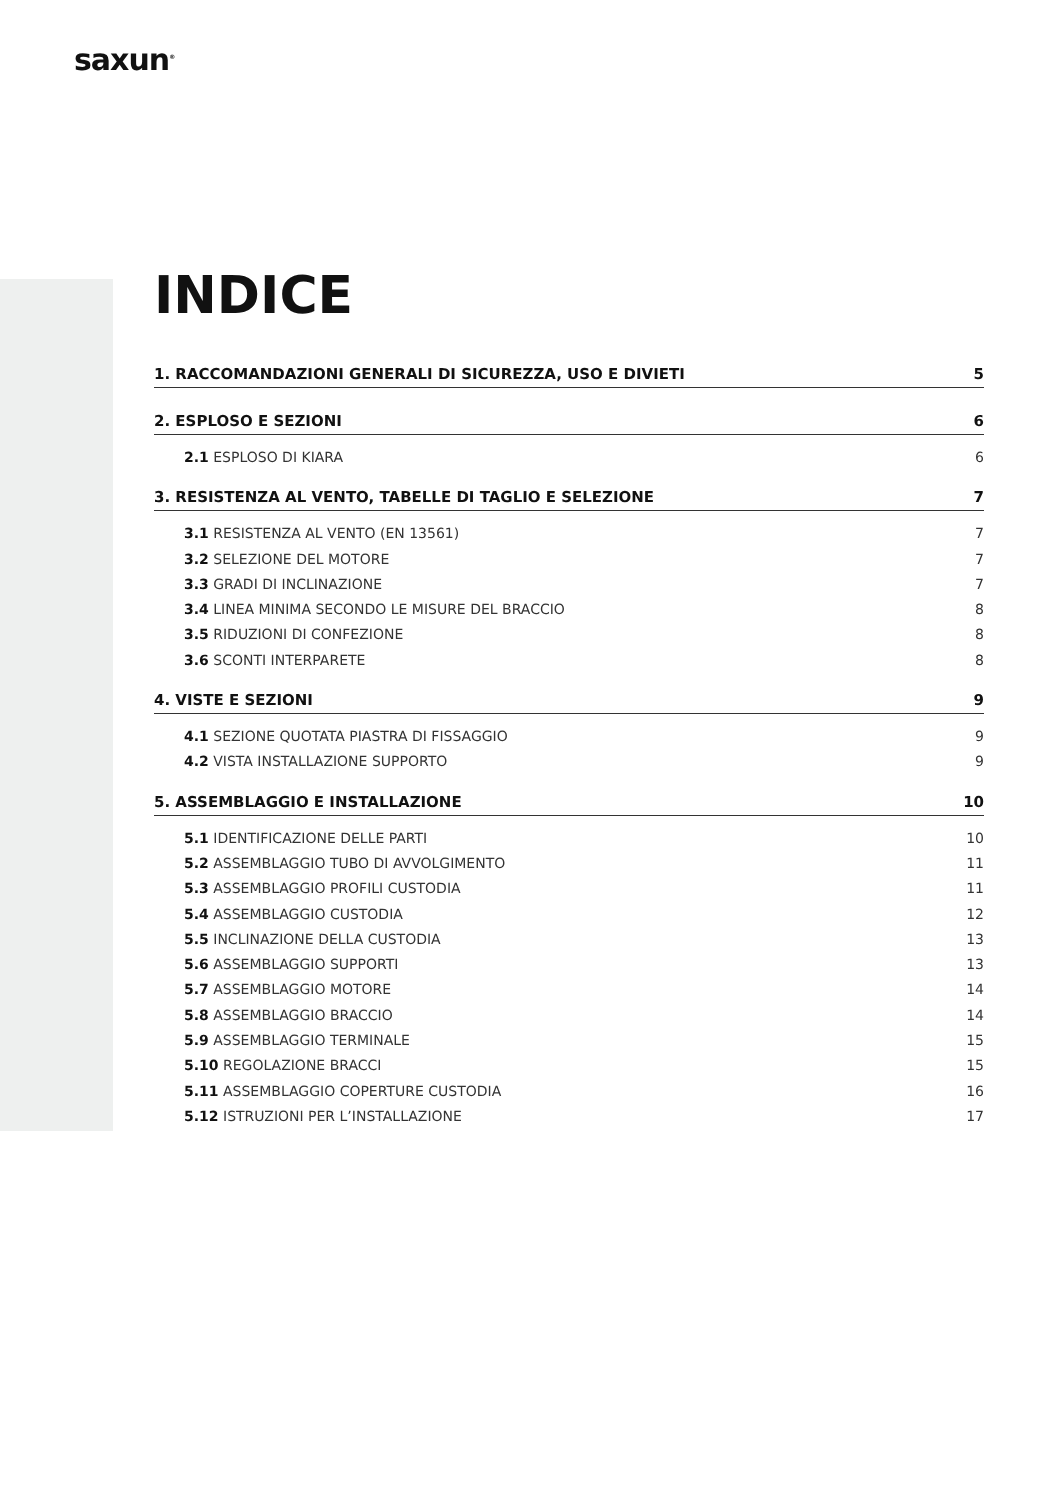saxun<sup>®</sup>
INDICE
1. RACCOMANDAZIONI GENERALI DI SICUREZZA, USO E DIVIETI 5
2. ESPLOSO E SEZIONI 6
2.1 ESPLOSO DI KIARA 6
3. RESISTENZA AL VENTO, TABELLE DI TAGLIO E SELEZIONE 7
3.1 RESISTENZA AL VENTO (EN 13561) 7
3.2 SELEZIONE DEL MOTORE 7
3.3 GRADI DI INCLINAZIONE 7
3.4 LINEA MINIMA SECONDO LE MISURE DEL BRACCIO 8
3.5 RIDUZIONI DI CONFEZIONE 8
3.6 SCONTI INTERPARETE 8
4. VISTE E SEZIONI 9
4.1 SEZIONE QUOTATA PIASTRA DI FISSAGGIO 9
4.2 VISTA INSTALLAZIONE SUPPORTO 9
5. ASSEMBLAGGIO E INSTALLAZIONE 10
5.1 IDENTIFICAZIONE DELLE PARTI 10
5.2 ASSEMBLAGGIO TUBO DI AVVOLGIMENTO 11
5.3 ASSEMBLAGGIO PROFILI CUSTODIA 11
5.4 ASSEMBLAGGIO CUSTODIA 12
5.5 INCLINAZIONE DELLA CUSTODIA 13
5.6 ASSEMBLAGGIO SUPPORTI 13
5.7 ASSEMBLAGGIO MOTORE 14
5.8 ASSEMBLAGGIO BRACCIO 14
5.9 ASSEMBLAGGIO TERMINALE 15
5.10 REGOLAZIONE BRACCI 15
5.11 ASSEMBLAGGIO COPERTURE CUSTODIA 16
5.12 ISTRUZIONI PER L’INSTALLAZIONE 17